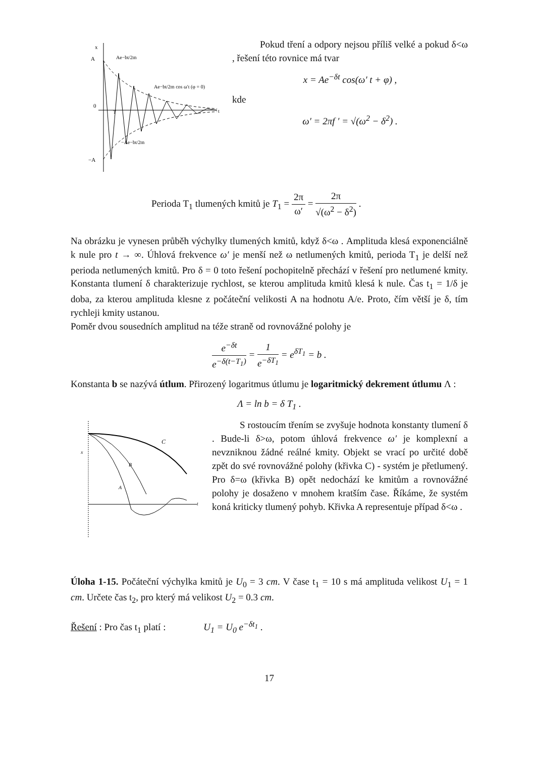x
A
0
−A
Ae−bt/2m
Ae−bt/2m cos ω′t (φ = 0)
−Ae−bt/2m
T
t
Pokud tření a odpory nejsou příliš velké a pokud δ<ω , řešení této rovnice má tvar
x = Ae<sup>−δt</sup> cos(ω′ t + φ) ,
kde
ω′ = 2πf ′ = √(ω<sup>2</sup> − δ<sup>2</sup>) .
Perioda T<sub>1</sub> tlumených kmitů je T<sub>1</sub> = 2π ω′ = 2π √(ω<sup>2</sup> − δ<sup>2</sup>) .
Na obrázku je vynesen průběh výchylky tlumených kmitů, když δ<ω . Amplituda klesá exponenciálně k nule pro t → ∞. Úhlová frekvence ω′ je menší než ω netlumených kmitů, perioda T<sub>1</sub> je delší než perioda netlumených kmitů. Pro δ = 0 toto řešení pochopitelně přechází v řešení pro netlumené kmity. Konstanta tlumení δ charakterizuje rychlost, se kterou amplituda kmitů klesá k nule. Čas t<sub>1</sub> = 1/δ je doba, za kterou amplituda klesne z počáteční velikosti A na hodnotu A/e. Proto, čím větší je δ, tím rychleji kmity ustanou.
Poměr dvou sousedních amplitud na téže straně od rovnovážné polohy je
e<sup>−δt</sup> e<sup>−δ(t−T<sub>1</sub>)</sup> = 1 e<sup>−δT<sub>1</sub></sup> = e<sup>δT<sub>1</sub></sup> = b .
Konstanta b se nazývá útlum. Přirozený logaritmus útlumu je logaritmický dekrement útlumu Λ :
Λ = ln b = δ T<sub>1</sub> .
C
B
A
x
t
S rostoucím třením se zvyšuje hodnota konstanty tlumení δ . Bude-li δ>ω, potom úhlová frekvence ω′ je komplexní a nevzniknou žádné reálné kmity. Objekt se vrací po určité době zpět do své rovnovážné polohy (křivka C) - systém je přetlumený. Pro δ=ω (křivka B) opět nedochází ke kmitům a rovnovážné polohy je dosaženo v mnohem kratším čase. Říkáme, že systém koná kriticky tlumený pohyb. Křivka A representuje případ δ<ω .
Úloha 1-15. Počáteční výchylka kmitů je U<sub>0</sub> = 3 cm. V čase t<sub>1</sub> = 10 s má amplituda velikost U<sub>1</sub> = 1 cm. Určete čas t<sub>2</sub>, pro který má velikost U<sub>2</sub> = 0.3 cm.
Řešení : Pro čas t<sub>1</sub> platí : U<sub>1</sub> = U<sub>0</sub> e<sup>−δt<sub>1</sub></sup> .
17